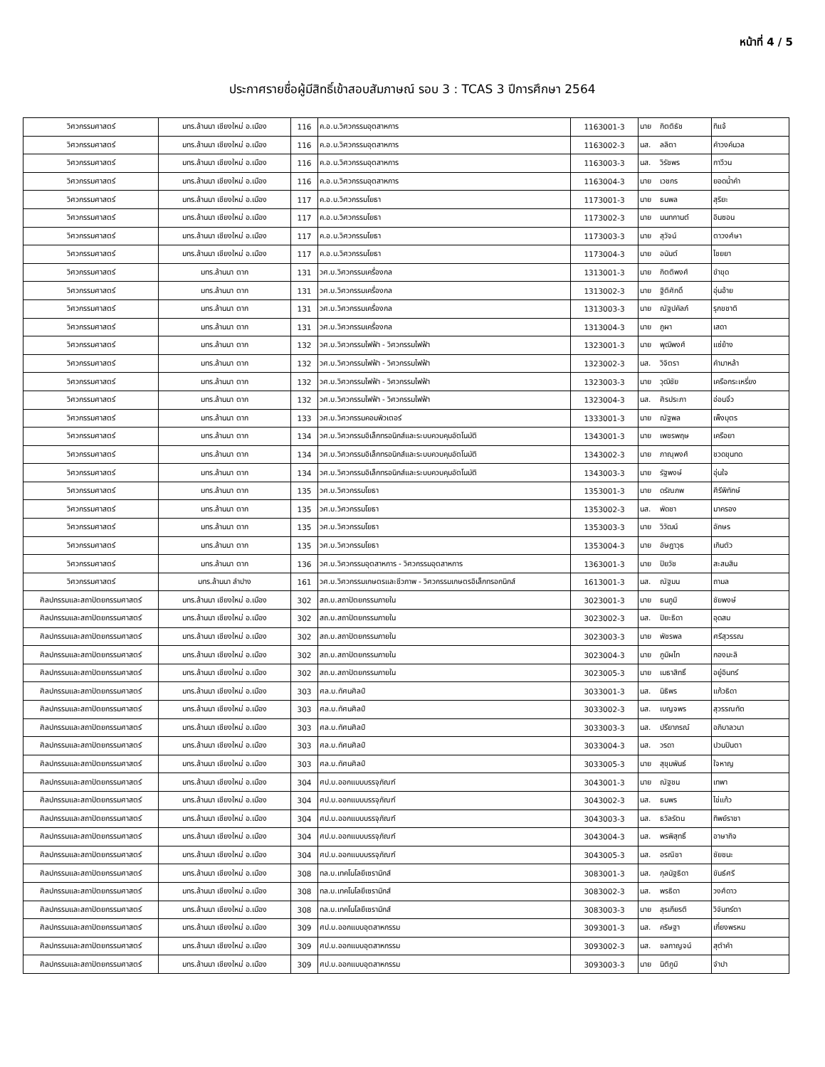หน้าที่ 4 / 5
ประกาศรายชื่อผู้มีสิทธิ์เข้าสอบสัมภาษณ์ รอบ 3 : TCAS 3 ปีการศึกษา 2564
| วิศวกรรมศาสตร์ | มทร.ล้านนา เชียงใหม่ อ.เมือง | 116 | ค.อ.บ.วิศวกรรมอุตสาหการ | 1163001-3 | นาย | กิตติธัช | ทิแจ้ |
| วิศวกรรมศาสตร์ | มทร.ล้านนา เชียงใหม่ อ.เมือง | 116 | ค.อ.บ.วิศวกรรมอุตสาหการ | 1163002-3 | นส. | ลลิตา | คำวงค์นวล |
| วิศวกรรมศาสตร์ | มทร.ล้านนา เชียงใหม่ อ.เมือง | 116 | ค.อ.บ.วิศวกรรมอุตสาหการ | 1163003-3 | นส. | วิรัชพร | กาวีวน |
| วิศวกรรมศาสตร์ | มทร.ล้านนา เชียงใหม่ อ.เมือง | 116 | ค.อ.บ.วิศวกรรมอุตสาหการ | 1163004-3 | นาย | เวชกร | ยอดน้ำคำ |
| วิศวกรรมศาสตร์ | มทร.ล้านนา เชียงใหม่ อ.เมือง | 117 | ค.อ.บ.วิศวกรรมโยธา | 1173001-3 | นาย | ธนพล | สุริยะ |
| วิศวกรรมศาสตร์ | มทร.ล้านนา เชียงใหม่ อ.เมือง | 117 | ค.อ.บ.วิศวกรรมโยธา | 1173002-3 | นาย | นนทกานต์ | อินซอน |
| วิศวกรรมศาสตร์ | มทร.ล้านนา เชียงใหม่ อ.เมือง | 117 | ค.อ.บ.วิศวกรรมโยธา | 1173003-3 | นาย | สุวัจน์ | ตาวงศ์ษา |
| วิศวกรรมศาสตร์ | มทร.ล้านนา เชียงใหม่ อ.เมือง | 117 | ค.อ.บ.วิศวกรรมโยธา | 1173004-3 | นาย | อนันต์ | ไชยยา |
| วิศวกรรมศาสตร์ | มทร.ล้านนา ตาก | 131 | วศ.บ.วิศวกรรมเครื่องกล | 1313001-3 | นาย | กิตติพงศ์ | ขำขุด |
| วิศวกรรมศาสตร์ | มทร.ล้านนา ตาก | 131 | วศ.บ.วิศวกรรมเครื่องกล | 1313002-3 | นาย | ฐิติศักดิ์ | อุ่นอ้าย |
| วิศวกรรมศาสตร์ | มทร.ล้านนา ตาก | 131 | วศ.บ.วิศวกรรมเครื่องกล | 1313003-3 | นาย | ณัฐปคัลภ์ | รุกขชาติ |
| วิศวกรรมศาสตร์ | มทร.ล้านนา ตาก | 131 | วศ.บ.วิศวกรรมเครื่องกล | 1313004-3 | นาย | ภูผา | เสดา |
| วิศวกรรมศาสตร์ | มทร.ล้านนา ตาก | 132 | วศ.บ.วิศวกรรมไฟฟ้า - วิศวกรรมไฟฟ้า | 1323001-3 | นาย | พุฒิพงศ์ | แซ่ย้าง |
| วิศวกรรมศาสตร์ | มทร.ล้านนา ตาก | 132 | วศ.บ.วิศวกรรมไฟฟ้า - วิศวกรรมไฟฟ้า | 1323002-3 | นส. | วิจิตรา | คำมาหล้า |
| วิศวกรรมศาสตร์ | มทร.ล้านนา ตาก | 132 | วศ.บ.วิศวกรรมไฟฟ้า - วิศวกรรมไฟฟ้า | 1323003-3 | นาย | วุฒิชัย | เครือกระเหรี่ยง |
| วิศวกรรมศาสตร์ | มทร.ล้านนา ตาก | 132 | วศ.บ.วิศวกรรมไฟฟ้า - วิศวกรรมไฟฟ้า | 1323004-3 | นส. | ศิรประภา | อ่อนจิ๋ว |
| วิศวกรรมศาสตร์ | มทร.ล้านนา ตาก | 133 | วศ.บ.วิศวกรรมคอมพิวเตอร์ | 1333001-3 | นาย | ณัฐพล | เพ็งบุตร |
| วิศวกรรมศาสตร์ | มทร.ล้านนา ตาก | 134 | วศ.บ.วิศวกรรมอิเล็กทรอนิกส์และระบบควบคุมอัตโนมัติ | 1343001-3 | นาย | เพชรพฤษ | เครือยา |
| วิศวกรรมศาสตร์ | มทร.ล้านนา ตาก | 134 | วศ.บ.วิศวกรรมอิเล็กทรอนิกส์และระบบควบคุมอัตโนมัติ | 1343002-3 | นาย | ภาณุพงศ์ | ชวดขุนทด |
| วิศวกรรมศาสตร์ | มทร.ล้านนา ตาก | 134 | วศ.บ.วิศวกรรมอิเล็กทรอนิกส์และระบบควบคุมอัตโนมัติ | 1343003-3 | นาย | รัฐพงษ์ | อุ่นใจ |
| วิศวกรรมศาสตร์ | มทร.ล้านนา ตาก | 135 | วศ.บ.วิศวกรรมโยธา | 1353001-3 | นาย | ดรัณภพ | ศีรีพิทักษ์ |
| วิศวกรรมศาสตร์ | มทร.ล้านนา ตาก | 135 | วศ.บ.วิศวกรรมโยธา | 1353002-3 | นส. | พัดชา | มาครอง |
| วิศวกรรมศาสตร์ | มทร.ล้านนา ตาก | 135 | วศ.บ.วิศวกรรมโยธา | 1353003-3 | นาย | วิวัฒน์ | อักษร |
| วิศวกรรมศาสตร์ | มทร.ล้านนา ตาก | 135 | วศ.บ.วิศวกรรมโยธา | 1353004-3 | นาย | อัษฎาวุธ | เกินตัว |
| วิศวกรรมศาสตร์ | มทร.ล้านนา ตาก | 136 | วศ.บ.วิศวกรรมอุตสาหการ - วิศวกรรมอุตสาหการ | 1363001-3 | นาย | ปิยวัช | สะสมสิน |
| วิศวกรรมศาสตร์ | มทร.ล้านนา ลำปาง | 161 | วศ.บ.วิศวกรรมเกษตรและชีวภาพ - วิศวกรรมเกษตรอิเล็กทรอกนิกส์ | 1613001-3 | นส. | ณัฐมน | ถามล |
| ศิลปกรรมและสถาปัตยกรรมศาสตร์ | มทร.ล้านนา เชียงใหม่ อ.เมือง | 302 | สถ.บ.สถาปัตยกรรมภายใน | 3023001-3 | นาย | ธนภูมิ | ชัยพงษ์ |
| ศิลปกรรมและสถาปัตยกรรมศาสตร์ | มทร.ล้านนา เชียงใหม่ อ.เมือง | 302 | สถ.บ.สถาปัตยกรรมภายใน | 3023002-3 | นส. | ปิยะธิดา | อุดสม |
| ศิลปกรรมและสถาปัตยกรรมศาสตร์ | มทร.ล้านนา เชียงใหม่ อ.เมือง | 302 | สถ.บ.สถาปัตยกรรมภายใน | 3023003-3 | นาย | พัชรพล | ศรีสุวรรณ |
| ศิลปกรรมและสถาปัตยกรรมศาสตร์ | มทร.ล้านนา เชียงใหม่ อ.เมือง | 302 | สถ.บ.สถาปัตยกรรมภายใน | 3023004-3 | นาย | ภูมิผไท | กองมะลิ |
| ศิลปกรรมและสถาปัตยกรรมศาสตร์ | มทร.ล้านนา เชียงใหม่ อ.เมือง | 302 | สถ.บ.สถาปัตยกรรมภายใน | 3023005-3 | นาย | เมธาสิทธิ์ | อยู่อินทร์ |
| ศิลปกรรมและสถาปัตยกรรมศาสตร์ | มทร.ล้านนา เชียงใหม่ อ.เมือง | 303 | ศล.บ.ทัศนศิลป์ | 3033001-3 | นส. | นิธิพร | แก้วธิดา |
| ศิลปกรรมและสถาปัตยกรรมศาสตร์ | มทร.ล้านนา เชียงใหม่ อ.เมือง | 303 | ศล.บ.ทัศนศิลป์ | 3033002-3 | นส. | เบญจพร | สุวรรณทัต |
| ศิลปกรรมและสถาปัตยกรรมศาสตร์ | มทร.ล้านนา เชียงใหม่ อ.เมือง | 303 | ศล.บ.ทัศนศิลป์ | 3033003-3 | นส. | ปรียาภรณ์ | อภิบาลวนา |
| ศิลปกรรมและสถาปัตยกรรมศาสตร์ | มทร.ล้านนา เชียงใหม่ อ.เมือง | 303 | ศล.บ.ทัศนศิลป์ | 3033004-3 | นส. | วรดา | ปวนปินตา |
| ศิลปกรรมและสถาปัตยกรรมศาสตร์ | มทร.ล้านนา เชียงใหม่ อ.เมือง | 303 | ศล.บ.ทัศนศิลป์ | 3033005-3 | นาย | สุขุมพันธ์ | ใจหาญ |
| ศิลปกรรมและสถาปัตยกรรมศาสตร์ | มทร.ล้านนา เชียงใหม่ อ.เมือง | 304 | ศป.บ.ออกแบบบรรจุภัณฑ์ | 3043001-3 | นาย | ณัฐชน | เทพา |
| ศิลปกรรมและสถาปัตยกรรมศาสตร์ | มทร.ล้านนา เชียงใหม่ อ.เมือง | 304 | ศป.บ.ออกแบบบรรจุภัณฑ์ | 3043002-3 | นส. | ธนพร | ไข่แก้ว |
| ศิลปกรรมและสถาปัตยกรรมศาสตร์ | มทร.ล้านนา เชียงใหม่ อ.เมือง | 304 | ศป.บ.ออกแบบบรรจุภัณฑ์ | 3043003-3 | นส. | ธวัลรัตน | ทิพย์ราชา |
| ศิลปกรรมและสถาปัตยกรรมศาสตร์ | มทร.ล้านนา เชียงใหม่ อ.เมือง | 304 | ศป.บ.ออกแบบบรรจุภัณฑ์ | 3043004-3 | นส. | พรพิสุทธิ์ | อาษากิจ |
| ศิลปกรรมและสถาปัตยกรรมศาสตร์ | มทร.ล้านนา เชียงใหม่ อ.เมือง | 304 | ศป.บ.ออกแบบบรรจุภัณฑ์ | 3043005-3 | นส. | อรณิชา | ชัยชนะ |
| ศิลปกรรมและสถาปัตยกรรมศาสตร์ | มทร.ล้านนา เชียงใหม่ อ.เมือง | 308 | ทล.บ.เทคโนโลยีเซรามิกส์ | 3083001-3 | นส. | กุลนัฐธิดา | ขันธ์ศรี |
| ศิลปกรรมและสถาปัตยกรรมศาสตร์ | มทร.ล้านนา เชียงใหม่ อ.เมือง | 308 | ทล.บ.เทคโนโลยีเซรามิกส์ | 3083002-3 | นส. | พรธิดา | วงศ์ดาว |
| ศิลปกรรมและสถาปัตยกรรมศาสตร์ | มทร.ล้านนา เชียงใหม่ อ.เมือง | 308 | ทล.บ.เทคโนโลยีเซรามิกส์ | 3083003-3 | นาย | สุรเกียรติ | วิจันทร์ตา |
| ศิลปกรรมและสถาปัตยกรรมศาสตร์ | มทร.ล้านนา เชียงใหม่ อ.เมือง | 309 | ศป.บ.ออกแบบอุตสาหกรรม | 3093001-3 | นส. | คริษฐา | เกี๋ยงพรหม |
| ศิลปกรรมและสถาปัตยกรรมศาสตร์ | มทร.ล้านนา เชียงใหม่ อ.เมือง | 309 | ศป.บ.ออกแบบอุตสาหกรรม | 3093002-3 | นส. | ชลกาญจน์ | สุตำคำ |
| ศิลปกรรมและสถาปัตยกรรมศาสตร์ | มทร.ล้านนา เชียงใหม่ อ.เมือง | 309 | ศป.บ.ออกแบบอุตสาหกรรม | 3093003-3 | นาย | นิติภูมิ | จำปา |